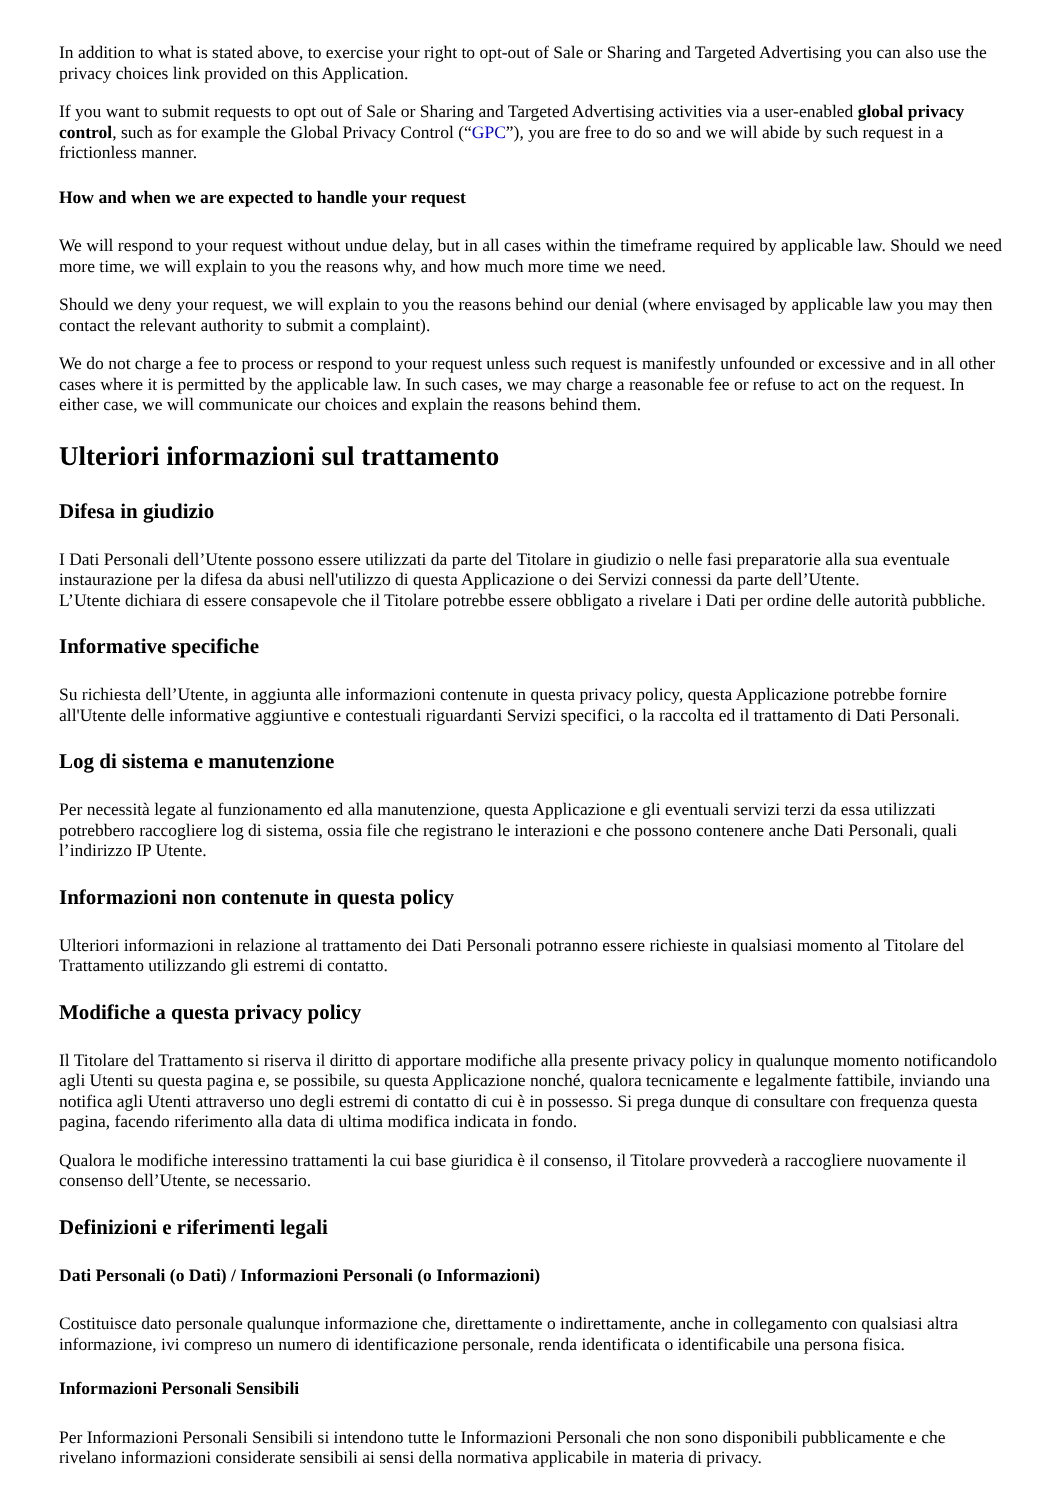In addition to what is stated above, to exercise your right to opt-out of Sale or Sharing and Targeted Advertising you can also use the privacy choices link provided on this Application.
If you want to submit requests to opt out of Sale or Sharing and Targeted Advertising activities via a user-enabled global privacy control, such as for example the Global Privacy Control (“GPC”), you are free to do so and we will abide by such request in a frictionless manner.
How and when we are expected to handle your request
We will respond to your request without undue delay, but in all cases within the timeframe required by applicable law. Should we need more time, we will explain to you the reasons why, and how much more time we need.
Should we deny your request, we will explain to you the reasons behind our denial (where envisaged by applicable law you may then contact the relevant authority to submit a complaint).
We do not charge a fee to process or respond to your request unless such request is manifestly unfounded or excessive and in all other cases where it is permitted by the applicable law. In such cases, we may charge a reasonable fee or refuse to act on the request. In either case, we will communicate our choices and explain the reasons behind them.
Ulteriori informazioni sul trattamento
Difesa in giudizio
I Dati Personali dell’Utente possono essere utilizzati da parte del Titolare in giudizio o nelle fasi preparatorie alla sua eventuale instaurazione per la difesa da abusi nell'utilizzo di questa Applicazione o dei Servizi connessi da parte dell’Utente.
L’Utente dichiara di essere consapevole che il Titolare potrebbe essere obbligato a rivelare i Dati per ordine delle autorità pubbliche.
Informative specifiche
Su richiesta dell’Utente, in aggiunta alle informazioni contenute in questa privacy policy, questa Applicazione potrebbe fornire all'Utente delle informative aggiuntive e contestuali riguardanti Servizi specifici, o la raccolta ed il trattamento di Dati Personali.
Log di sistema e manutenzione
Per necessità legate al funzionamento ed alla manutenzione, questa Applicazione e gli eventuali servizi terzi da essa utilizzati potrebbero raccogliere log di sistema, ossia file che registrano le interazioni e che possono contenere anche Dati Personali, quali l’indirizzo IP Utente.
Informazioni non contenute in questa policy
Ulteriori informazioni in relazione al trattamento dei Dati Personali potranno essere richieste in qualsiasi momento al Titolare del Trattamento utilizzando gli estremi di contatto.
Modifiche a questa privacy policy
Il Titolare del Trattamento si riserva il diritto di apportare modifiche alla presente privacy policy in qualunque momento notificandolo agli Utenti su questa pagina e, se possibile, su questa Applicazione nonché, qualora tecnicamente e legalmente fattibile, inviando una notifica agli Utenti attraverso uno degli estremi di contatto di cui è in possesso. Si prega dunque di consultare con frequenza questa pagina, facendo riferimento alla data di ultima modifica indicata in fondo.
Qualora le modifiche interessino trattamenti la cui base giuridica è il consenso, il Titolare provvederà a raccogliere nuovamente il consenso dell’Utente, se necessario.
Definizioni e riferimenti legali
Dati Personali (o Dati) / Informazioni Personali (o Informazioni)
Costituisce dato personale qualunque informazione che, direttamente o indirettamente, anche in collegamento con qualsiasi altra informazione, ivi compreso un numero di identificazione personale, renda identificata o identificabile una persona fisica.
Informazioni Personali Sensibili
Per Informazioni Personali Sensibili si intendono tutte le Informazioni Personali che non sono disponibili pubblicamente e che rivelano informazioni considerate sensibili ai sensi della normativa applicabile in materia di privacy.